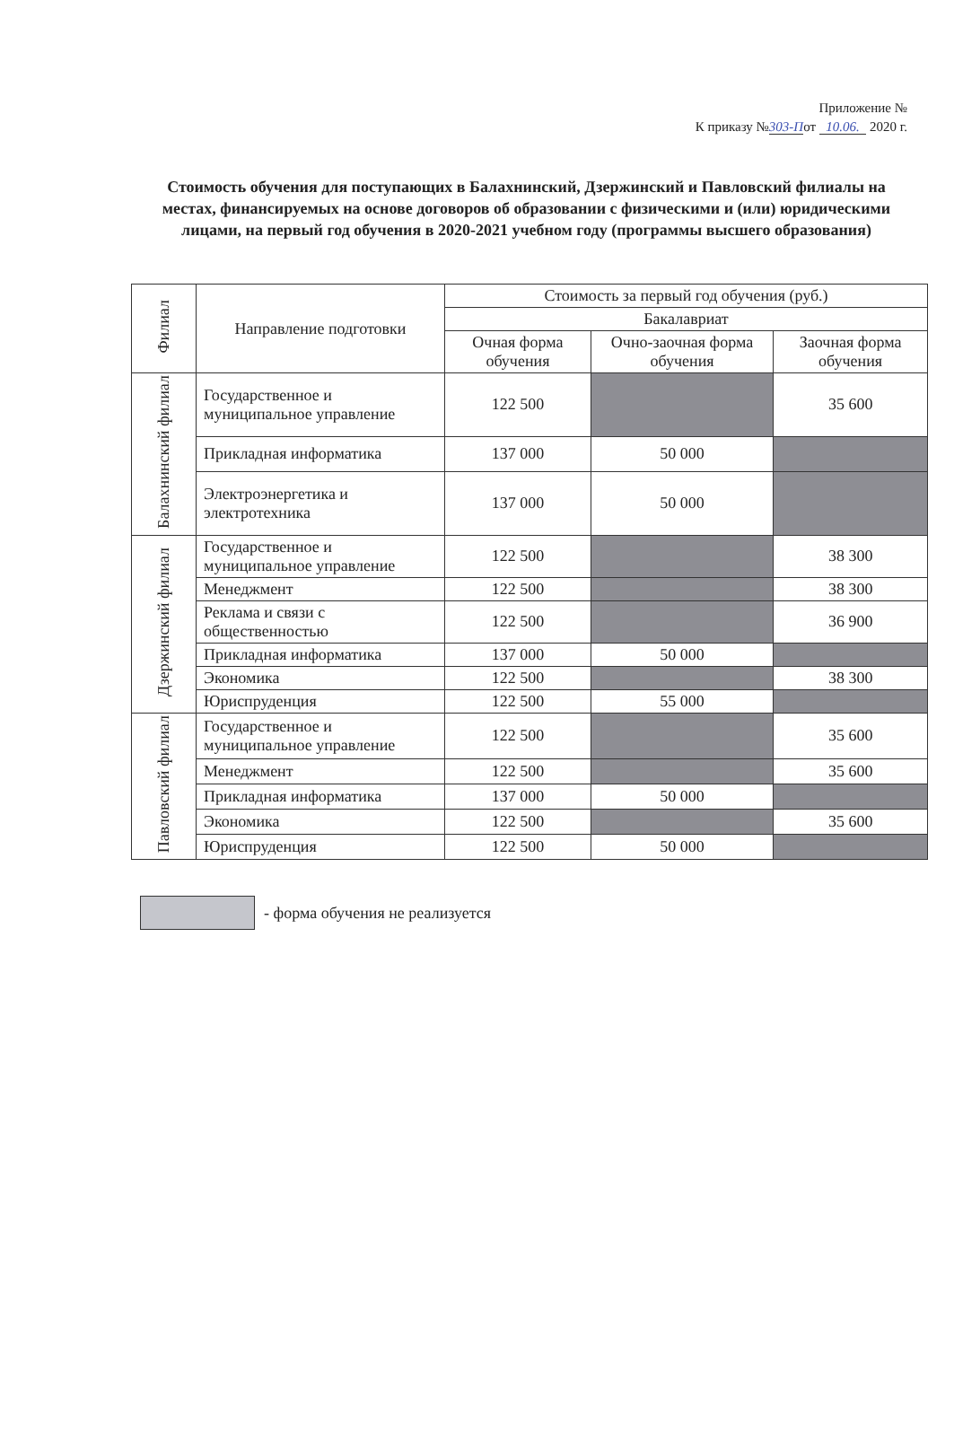Приложение №
К приказу №303-Пот 10.06. 2020 г.
Стоимость обучения для поступающих в Балахнинский, Дзержинский и Павловский филиалы на местах, финансируемых на основе договоров об образовании с физическими и (или) юридическими лицами, на первый год обучения в 2020-2021 учебном году (программы высшего образования)
| Филиал | Направление подготовки | Стоимость за первый год обучения (руб.) | | |
| --- | --- | --- | --- | --- |
| | | Бакалавриат | | |
| | | Очная форма обучения | Очно-заочная форма обучения | Заочная форма обучения |
| Балахнинский филиал | Государственное и муниципальное управление | 122 500 | | 35 600 |
| | Прикладная информатика | 137 000 | 50 000 | |
| | Электроэнергетика и электротехника | 137 000 | 50 000 | |
| Дзержинский филиал | Государственное и муниципальное управление | 122 500 | | 38 300 |
| | Менеджмент | 122 500 | | 38 300 |
| | Реклама и связи с общественностью | 122 500 | | 36 900 |
| | Прикладная информатика | 137 000 | 50 000 | |
| | Экономика | 122 500 | | 38 300 |
| | Юриспруденция | 122 500 | 55 000 | |
| Павловский филиал | Государственное и муниципальное управление | 122 500 | | 35 600 |
| | Менеджмент | 122 500 | | 35 600 |
| | Прикладная информатика | 137 000 | 50 000 | |
| | Экономика | 122 500 | | 35 600 |
| | Юриспруденция | 122 500 | 50 000 | |
- форма обучения не реализуется